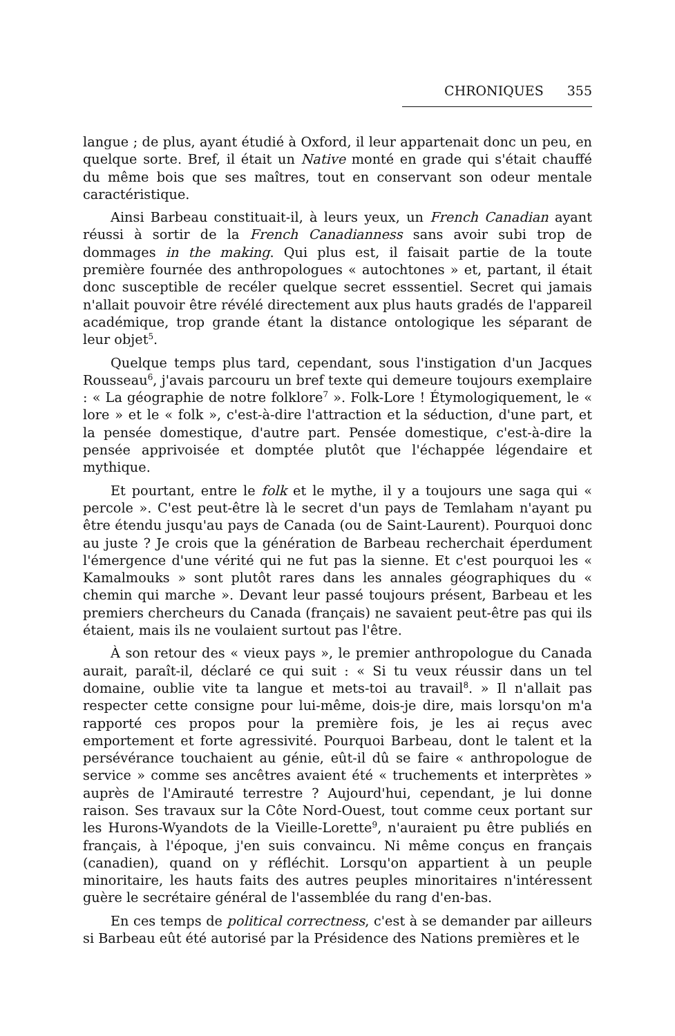CHRONIQUES 355
langue ; de plus, ayant étudié à Oxford, il leur appartenait donc un peu, en quelque sorte. Bref, il était un Native monté en grade qui s'était chauffé du même bois que ses maîtres, tout en conservant son odeur mentale caractéristique.
Ainsi Barbeau constituait-il, à leurs yeux, un French Canadian ayant réussi à sortir de la French Canadianness sans avoir subi trop de dommages in the making. Qui plus est, il faisait partie de la toute première fournée des anthropologues « autochtones » et, partant, il était donc susceptible de recéler quelque secret esssentiel. Secret qui jamais n'allait pouvoir être révélé directement aux plus hauts gradés de l'appareil académique, trop grande étant la distance ontologique les séparant de leur objet<sup>5</sup>.
Quelque temps plus tard, cependant, sous l'instigation d'un Jacques Rousseau<sup>6</sup>, j'avais parcouru un bref texte qui demeure toujours exemplaire : « La géographie de notre folklore<sup>7</sup> ». Folk-Lore ! Étymologiquement, le « lore » et le « folk », c'est-à-dire l'attraction et la séduction, d'une part, et la pensée domestique, d'autre part. Pensée domestique, c'est-à-dire la pensée apprivoisée et domptée plutôt que l'échappée légendaire et mythique.
Et pourtant, entre le folk et le mythe, il y a toujours une saga qui « percole ». C'est peut-être là le secret d'un pays de Temlaham n'ayant pu être étendu jusqu'au pays de Canada (ou de Saint-Laurent). Pourquoi donc au juste ? Je crois que la génération de Barbeau recherchait éperdument l'émergence d'une vérité qui ne fut pas la sienne. Et c'est pourquoi les « Kamalmouks » sont plutôt rares dans les annales géographiques du « chemin qui marche ». Devant leur passé toujours présent, Barbeau et les premiers chercheurs du Canada (français) ne savaient peut-être pas qui ils étaient, mais ils ne voulaient surtout pas l'être.
À son retour des « vieux pays », le premier anthropologue du Canada aurait, paraît-il, déclaré ce qui suit : « Si tu veux réussir dans un tel domaine, oublie vite ta langue et mets-toi au travail<sup>8</sup>. » Il n'allait pas respecter cette consigne pour lui-même, dois-je dire, mais lorsqu'on m'a rapporté ces propos pour la première fois, je les ai reçus avec emportement et forte agressivité. Pourquoi Barbeau, dont le talent et la persévérance touchaient au génie, eût-il dû se faire « anthropologue de service » comme ses ancêtres avaient été « truchements et interprètes » auprès de l'Amirauté terrestre ? Aujourd'hui, cependant, je lui donne raison. Ses travaux sur la Côte Nord-Ouest, tout comme ceux portant sur les Hurons-Wyandots de la Vieille-Lorette<sup>9</sup>, n'auraient pu être publiés en français, à l'époque, j'en suis convaincu. Ni même conçus en français (canadien), quand on y réfléchit. Lorsqu'on appartient à un peuple minoritaire, les hauts faits des autres peuples minoritaires n'intéressent guère le secrétaire général de l'assemblée du rang d'en-bas.
En ces temps de political correctness, c'est à se demander par ailleurs si Barbeau eût été autorisé par la Présidence des Nations premières et le